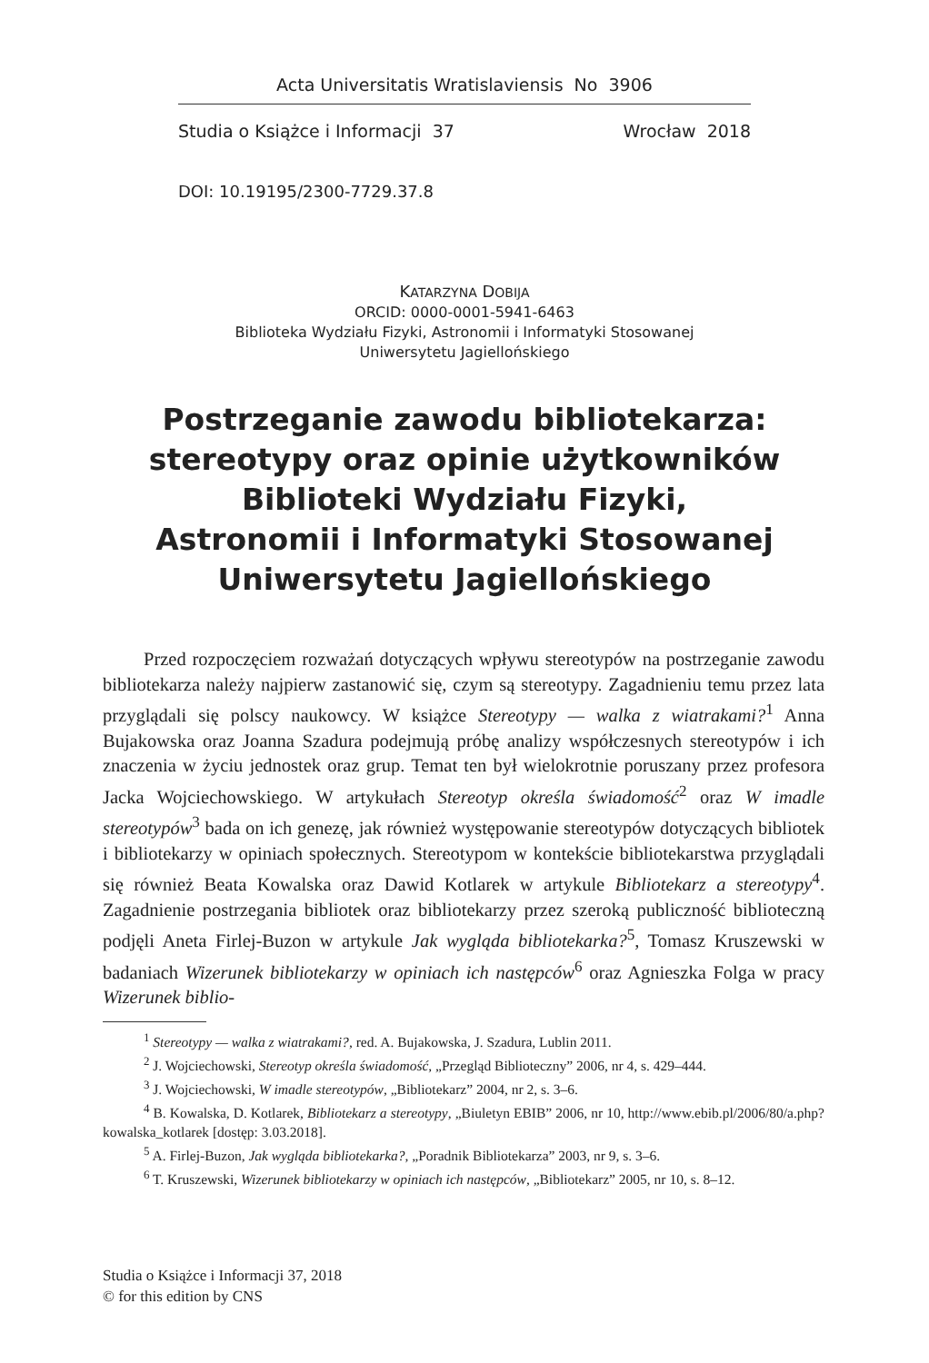Acta Universitatis Wratislaviensis No 3906
Studia o Książce i Informacji 37 Wrocław 2018
DOI: 10.19195/2300-7729.37.8
KATARZYNA DOBIJA
ORCID: 0000-0001-5941-6463
Biblioteka Wydziału Fizyki, Astronomii i Informatyki Stosowanej
Uniwersytetu Jagiellońskiego
Postrzeganie zawodu bibliotekarza:
stereotypy oraz opinie użytkowników
Biblioteki Wydziału Fizyki,
Astronomii i Informatyki Stosowanej
Uniwersytetu Jagiellońskiego
Przed rozpoczęciem rozważań dotyczących wpływu stereotypów na postrzeganie zawodu bibliotekarza należy najpierw zastanowić się, czym są stereotypy. Zagadnieniu temu przez lata przyglądali się polscy naukowcy. W książce Stereotypy — walka z wiatrakami?<sup>1</sup> Anna Bujakowska oraz Joanna Szadura podejmują próbę analizy współczesnych stereotypów i ich znaczenia w życiu jednostek oraz grup. Temat ten był wielokrotnie poruszany przez profesora Jacka Wojciechowskiego. W artykułach Stereotyp określa świadomość<sup>2</sup> oraz W imadle stereotypów<sup>3</sup> bada on ich genezę, jak również występowanie stereotypów dotyczących bibliotek i bibliotekarzy w opiniach społecznych. Stereotypom w kontekście bibliotekarstwa przyglądali się również Beata Kowalska oraz Dawid Kotlarek w artykule Bibliotekarz a stereotypy<sup>4</sup>. Zagadnienie postrzegania bibliotek oraz bibliotekarzy przez szeroką publiczność biblioteczną podjęli Aneta Firlej-Buzon w artykule Jak wygląda bibliotekarka?<sup>5</sup>, Tomasz Kruszewski w badaniach Wizerunek bibliotekarzy w opiniach ich następców<sup>6</sup> oraz Agnieszka Folga w pracy Wizerunek biblio-
<sup>1</sup> Stereotypy — walka z wiatrakami?, red. A. Bujakowska, J. Szadura, Lublin 2011.
<sup>2</sup> J. Wojciechowski, Stereotyp określa świadomość, „Przegląd Biblioteczny” 2006, nr 4, s. 429–444.
<sup>3</sup> J. Wojciechowski, W imadle stereotypów, „Bibliotekarz” 2004, nr 2, s. 3–6.
<sup>4</sup> B. Kowalska, D. Kotlarek, Bibliotekarz a stereotypy, „Biuletyn EBIB” 2006, nr 10, http://www.ebib.pl/2006/80/a.php?kowalska_kotlarek [dostęp: 3.03.2018].
<sup>5</sup> A. Firlej-Buzon, Jak wygląda bibliotekarka?, „Poradnik Bibliotekarza” 2003, nr 9, s. 3–6.
<sup>6</sup> T. Kruszewski, Wizerunek bibliotekarzy w opiniach ich następców, „Bibliotekarz” 2005, nr 10, s. 8–12.
Studia o Książce i Informacji 37, 2018
© for this edition by CNS